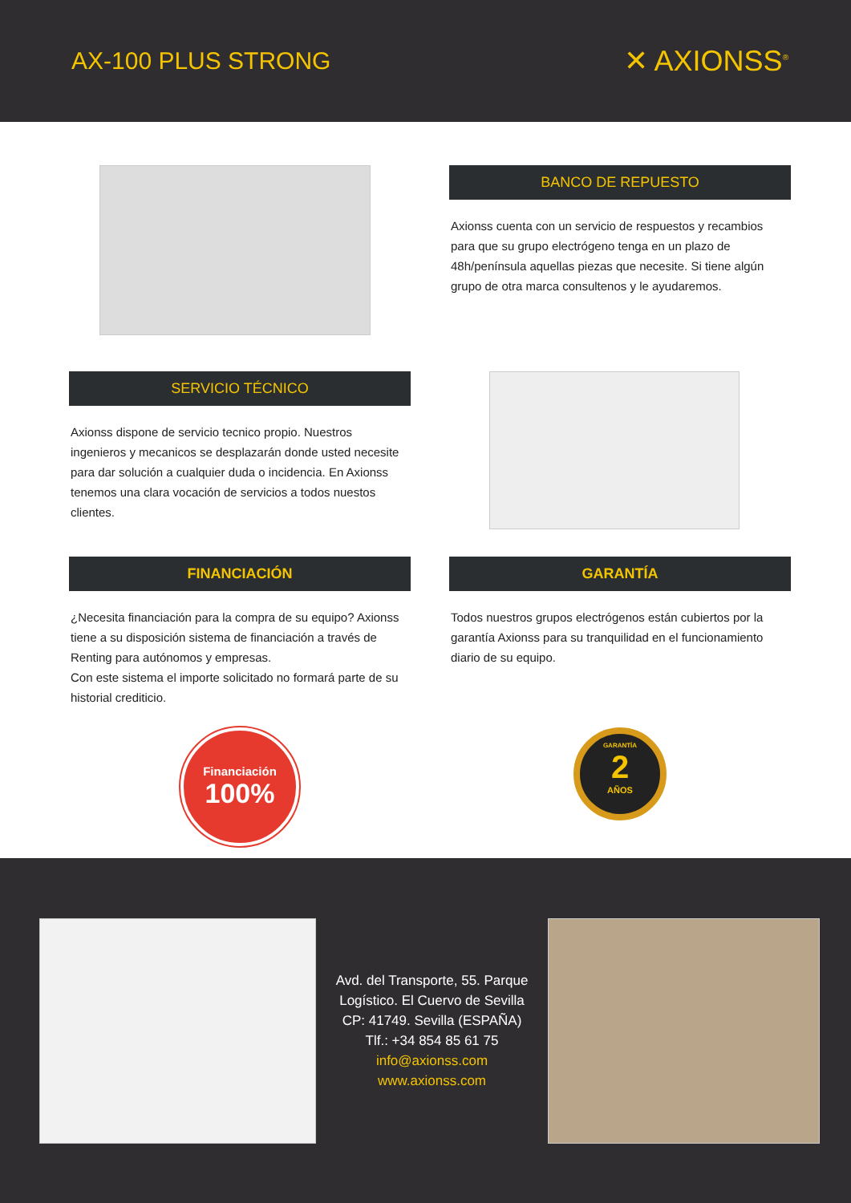AX-100 PLUS STRONG
✕ AXIONSS<sup>®</sup>
BANCO DE REPUESTO
Axionss cuenta con un servicio de respuestos y recambios para que su grupo electrógeno tenga en un plazo de 48h/península aquellas piezas que necesite. Si tiene algún grupo de otra marca consultenos y le ayudaremos.
SERVICIO TÉCNICO
Axionss dispone de servicio tecnico propio. Nuestros ingenieros y mecanicos se desplazarán donde usted necesite para dar solución a cualquier duda o incidencia. En Axionss tenemos una clara vocación de servicios a todos nuestos clientes.
FINANCIACIÓN
¿Necesita financiación para la compra de su equipo? Axionss tiene a su disposición sistema de financiación a través de Renting para autónomos y empresas.
Con este sistema el importe solicitado no formará parte de su historial crediticio.
Financiación
100%
GARANTÍA
Todos nuestros grupos electrógenos están cubiertos por la garantía Axionss para su tranquilidad en el funcionamiento diario de su equipo.
GARANTÍA
2
AÑOS
Avd. del Transporte, 55. Parque
Logístico. El Cuervo de Sevilla
CP: 41749. Sevilla (ESPAÑA)
Tlf.: +34 854 85 61 75
info@axionss.com
www.axionss.com